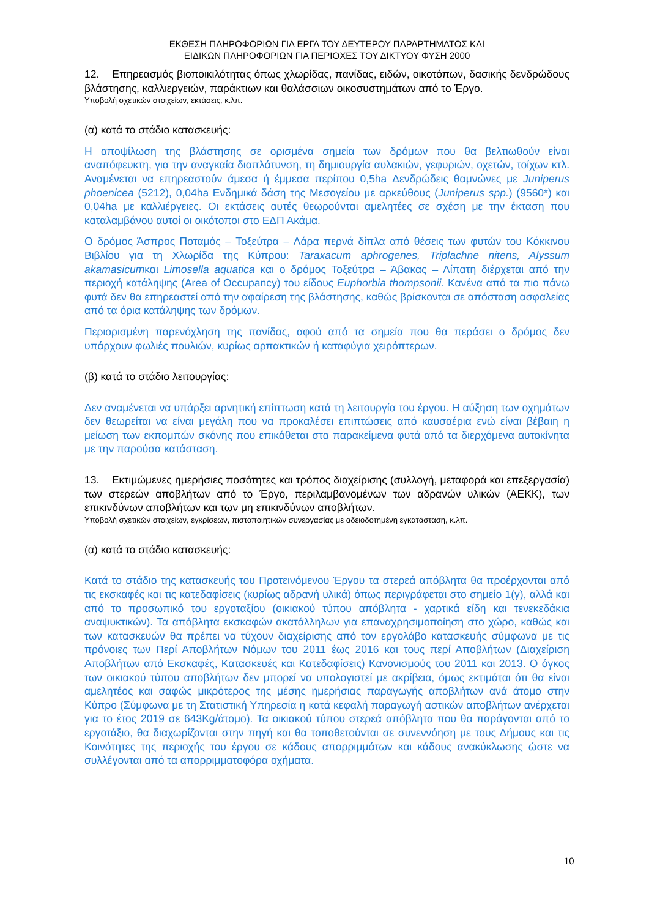ΕΚΘΕΣΗ ΠΛΗΡΟΦΟΡΙΩΝ ΓΙΑ ΕΡΓΑ ΤΟΥ ΔΕΥΤΕΡΟΥ ΠΑΡΑΡΤΗΜΑΤΟΣ ΚΑΙ
ΕΙΔΙΚΩΝ ΠΛΗΡΟΦΟΡΙΩΝ ΓΙΑ ΠΕΡΙΟΧΕΣ ΤΟΥ ΔΙΚΤΥΟΥ ΦΥΣΗ 2000
12. Επηρεασμός βιοποικιλότητας όπως χλωρίδας, πανίδας, ειδών, οικοτόπων, δασικής δενδρώδους βλάστησης, καλλιεργειών, παράκτιων και θαλάσσιων οικοσυστημάτων από το Έργο.
Υποβολή σχετικών στοιχείων, εκτάσεις, κ.λπ.
(α) κατά το στάδιο κατασκευής:
Η αποψίλωση της βλάστησης σε ορισμένα σημεία των δρόμων που θα βελτιωθούν είναι αναπόφευκτη, για την αναγκαία διαπλάτυνση, τη δημιουργία αυλακιών, γεφυριών, οχετών, τοίχων κτλ. Αναμένεται να επηρεαστούν άμεσα ή έμμεσα περίπου 0,5ha Δενδρώδεις θαμνώνες με Juniperus phoenicea (5212), 0,04ha Ενδημικά δάση της Μεσογείου με αρκεύθους (Juniperus spp.) (9560*) και 0,04ha με καλλιέργειες. Οι εκτάσεις αυτές θεωρούνται αμελητέες σε σχέση με την έκταση που καταλαμβάνου αυτοί οι οικότοποι στο ΕΔΠ Ακάμα.
Ο δρόμος Άσπρος Ποταμός – Τοξεύτρα – Λάρα περνά δίπλα από θέσεις των φυτών του Κόκκινου Βιβλίου για τη Χλωρίδα της Κύπρου: Taraxacum aphrogenes, Triplachne nitens, Alyssum akamasicumκαι Limosella aquatica και ο δρόμος Τοξεύτρα – Άβακας – Λίπατη διέρχεται από την περιοχή κατάληψης (Area of Occupancy) του είδους Euphorbia thompsonii. Κανένα από τα πιο πάνω φυτά δεν θα επηρεαστεί από την αφαίρεση της βλάστησης, καθώς βρίσκονται σε απόσταση ασφαλείας από τα όρια κατάληψης των δρόμων.
Περιορισμένη παρενόχληση της πανίδας, αφού από τα σημεία που θα περάσει ο δρόμος δεν υπάρχουν φωλιές πουλιών, κυρίως αρπακτικών ή καταφύγια χειρόπτερων.
(β) κατά το στάδιο λειτουργίας:
Δεν αναμένεται να υπάρξει αρνητική επίπτωση κατά τη λειτουργία του έργου. Η αύξηση των οχημάτων δεν θεωρείται να είναι μεγάλη που να προκαλέσει επιπτώσεις από καυσαέρια ενώ είναι βέβαιη η μείωση των εκπομπών σκόνης που επικάθεται στα παρακείμενα φυτά από τα διερχόμενα αυτοκίνητα με την παρούσα κατάσταση.
13. Εκτιμώμενες ημερήσιες ποσότητες και τρόπος διαχείρισης (συλλογή, μεταφορά και επεξεργασία) των στερεών αποβλήτων από το Έργο, περιλαμβανομένων των αδρανών υλικών (ΑΕΚΚ), των επικινδύνων αποβλήτων και των μη επικινδύνων αποβλήτων.
Υποβολή σχετικών στοιχείων, εγκρίσεων, πιστοποιητικών συνεργασίας με αδειοδοτημένη εγκατάσταση, κ.λπ.
(α) κατά το στάδιο κατασκευής:
Κατά το στάδιο της κατασκευής του Προτεινόμενου Έργου τα στερεά απόβλητα θα προέρχονται από τις εκσκαφές και τις κατεδαφίσεις (κυρίως αδρανή υλικά) όπως περιγράφεται στο σημείο 1(γ), αλλά και από το προσωπικό του εργοταξίου (οικιακού τύπου απόβλητα - χαρτικά είδη και τενεκεδάκια αναψυκτικών). Τα απόβλητα εκσκαφών ακατάλληλων για επαναχρησιμοποίηση στο χώρο, καθώς και των κατασκευών θα πρέπει να τύχουν διαχείρισης από τον εργολάβο κατασκευής σύμφωνα με τις πρόνοιες των Περί Αποβλήτων Νόμων του 2011 έως 2016 και τους περί Αποβλήτων (Διαχείριση Αποβλήτων από Εκσκαφές, Κατασκευές και Κατεδαφίσεις) Κανονισμούς του 2011 και 2013. Ο όγκος των οικιακού τύπου αποβλήτων δεν μπορεί να υπολογιστεί με ακρίβεια, όμως εκτιμάται ότι θα είναι αμελητέος και σαφώς μικρότερος της μέσης ημερήσιας παραγωγής αποβλήτων ανά άτομο στην Κύπρο (Σύμφωνα με τη Στατιστική Υπηρεσία η κατά κεφαλή παραγωγή αστικών αποβλήτων ανέρχεται για το έτος 2019 σε 643Kg/άτομο). Τα οικιακού τύπου στερεά απόβλητα που θα παράγονται από το εργοτάξιο, θα διαχωρίζονται στην πηγή και θα τοποθετούνται σε συνεννόηση με τους Δήμους και τις Κοινότητες της περιοχής του έργου σε κάδους απορριμμάτων και κάδους ανακύκλωσης ώστε να συλλέγονται από τα απορριμματοφόρα οχήματα.
10